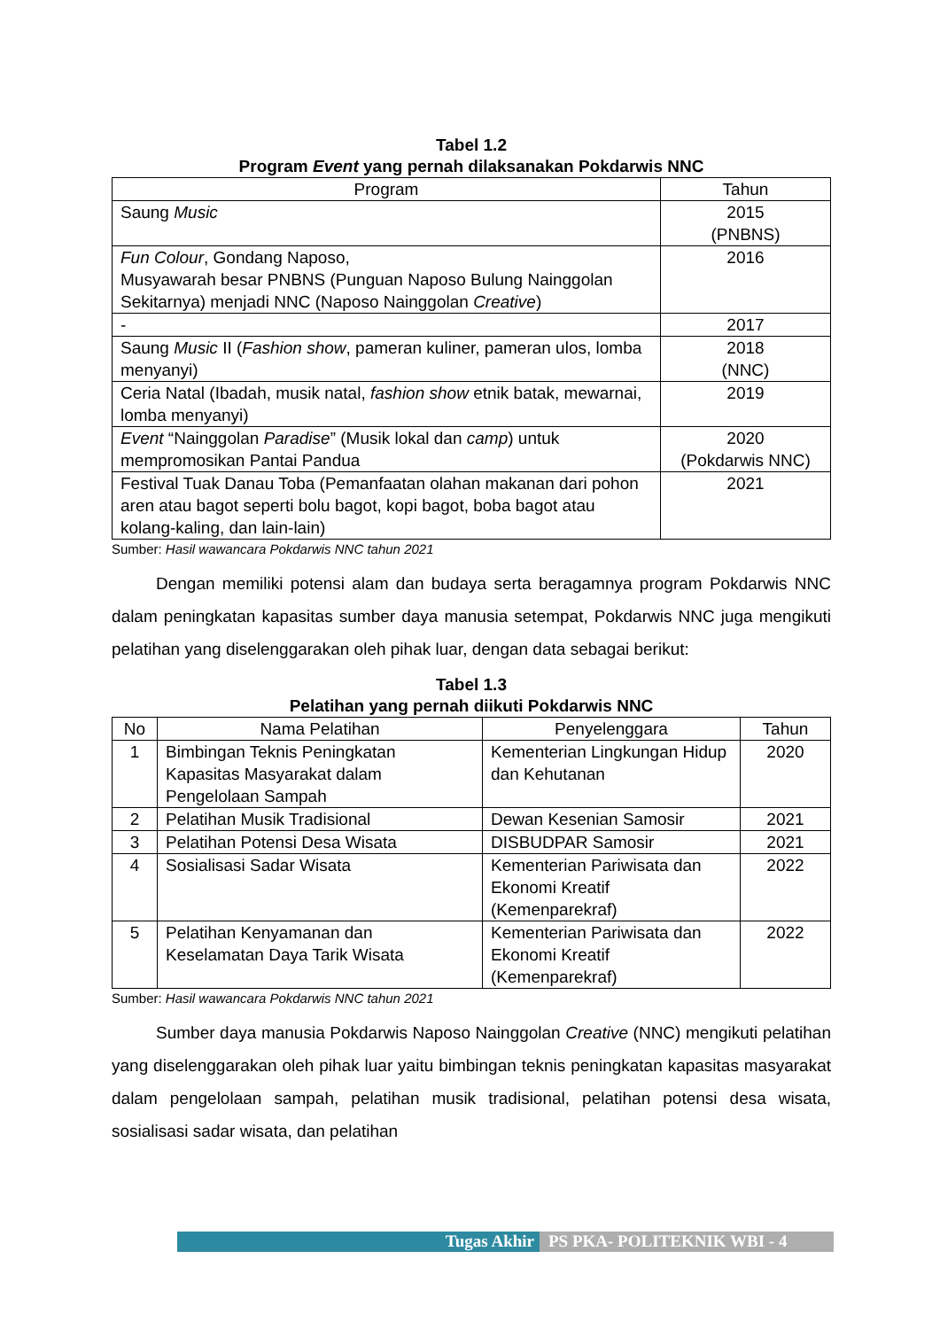Tabel 1.2
Program Event yang pernah dilaksanakan Pokdarwis NNC
| Program | Tahun |
| --- | --- |
| Saung Music | 2015 (PNBNS) |
| Fun Colour , Gondang Naposo, Musyawarah besar PNBNS (Punguan Naposo Bulung Nainggolan Sekitarnya) menjadi NNC (Naposo Nainggolan Creative ) | 2016 |
| - | 2017 |
| Saung Music II ( Fashion show , pameran kuliner, pameran ulos, lomba menyanyi) | 2018 (NNC) |
| Ceria Natal (Ibadah, musik natal, fashion show etnik batak, mewarnai, lomba menyanyi) | 2019 |
| Event “Nainggolan Paradise ” (Musik lokal dan camp ) untuk mempromosikan Pantai Pandua | 2020 (Pokdarwis NNC) |
| Festival Tuak Danau Toba (Pemanfaatan olahan makanan dari pohon aren atau bagot seperti bolu bagot, kopi bagot, boba bagot atau kolang-kaling, dan lain-lain) | 2021 |
Sumber: Hasil wawancara Pokdarwis NNC tahun 2021
Dengan memiliki potensi alam dan budaya serta beragamnya program Pokdarwis NNC dalam peningkatan kapasitas sumber daya manusia setempat, Pokdarwis NNC juga mengikuti pelatihan yang diselenggarakan oleh pihak luar, dengan data sebagai berikut:
Tabel 1.3
Pelatihan yang pernah diikuti Pokdarwis NNC
| No | Nama Pelatihan | Penyelenggara | Tahun |
| --- | --- | --- | --- |
| 1 | Bimbingan Teknis Peningkatan Kapasitas Masyarakat dalam Pengelolaan Sampah | Kementerian Lingkungan Hidup dan Kehutanan | 2020 |
| 2 | Pelatihan Musik Tradisional | Dewan Kesenian Samosir | 2021 |
| 3 | Pelatihan Potensi Desa Wisata | DISBUDPAR Samosir | 2021 |
| 4 | Sosialisasi Sadar Wisata | Kementerian Pariwisata dan Ekonomi Kreatif (Kemenparekraf) | 2022 |
| 5 | Pelatihan Kenyamanan dan Keselamatan Daya Tarik Wisata | Kementerian Pariwisata dan Ekonomi Kreatif (Kemenparekraf) | 2022 |
Sumber: Hasil wawancara Pokdarwis NNC tahun 2021
Sumber daya manusia Pokdarwis Naposo Nainggolan Creative (NNC) mengikuti pelatihan yang diselenggarakan oleh pihak luar yaitu bimbingan teknis peningkatan kapasitas masyarakat dalam pengelolaan sampah, pelatihan musik tradisional, pelatihan potensi desa wisata, sosialisasi sadar wisata, dan pelatihan
Tugas Akhir PS PKA- POLITEKNIK WBI - 4